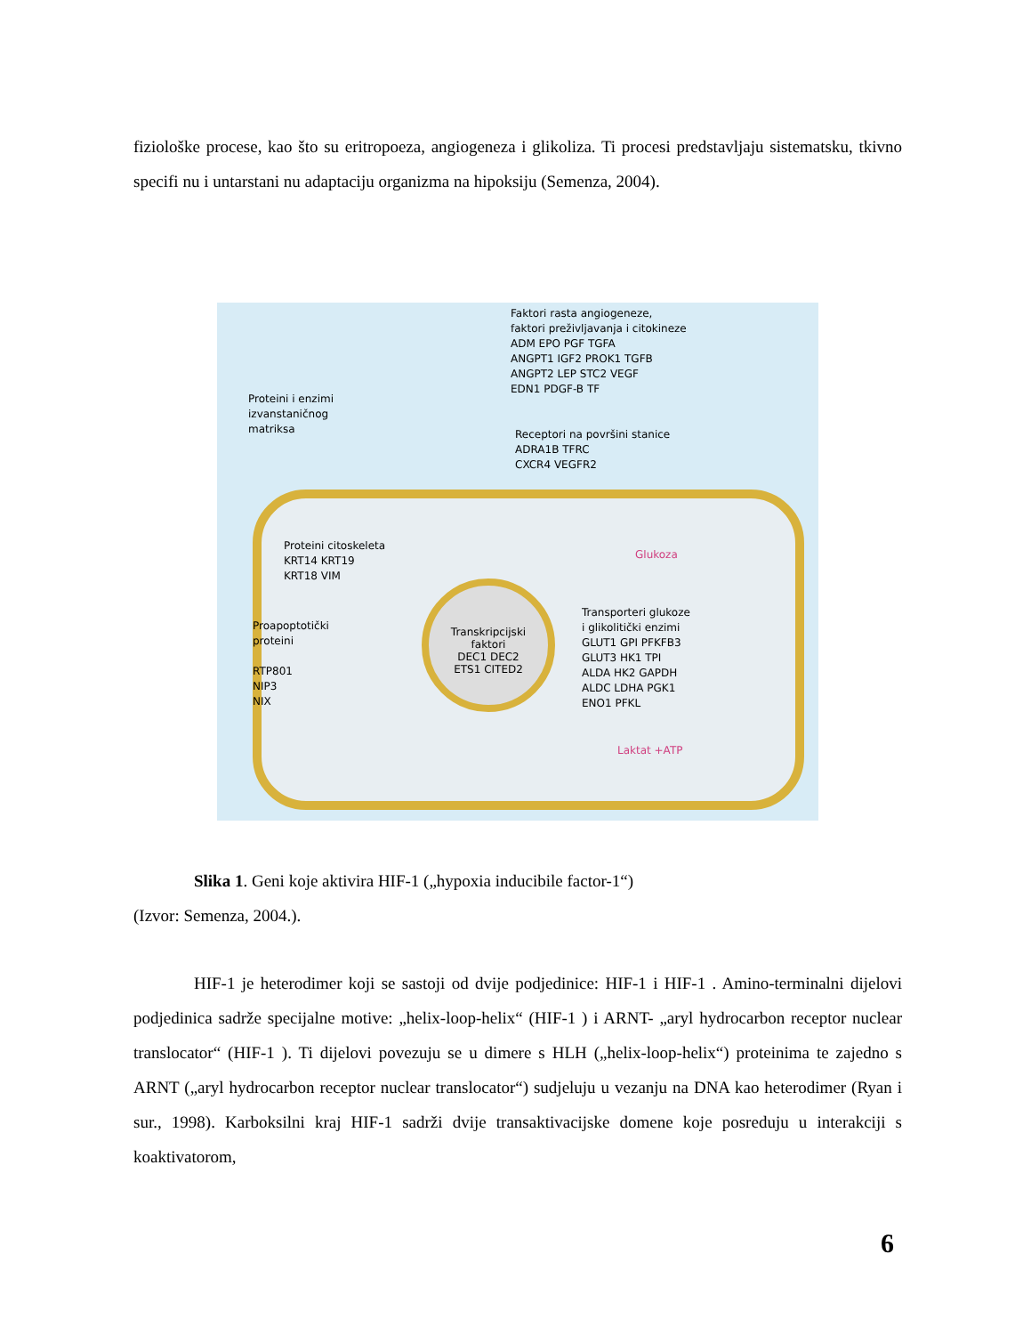fiziološke procese, kao što su eritropoeza, angiogeneza i glikoliza. Ti procesi predstavljaju sistematsku, tkivno specifi nu i untarstani nu adaptaciju organizma na hipoksiju (Semenza, 2004).
Transkripcijski
faktori
DEC1 DEC2
ETS1 CITED2
Faktori rasta angiogeneze,
faktori preživljavanja i citokineze
ADM EPO PGF TGFA
ANGPT1 IGF2 PROK1 TGFB
ANGPT2 LEP STC2 VEGF
EDN1 PDGF-B TF
Proteini i enzimi
izvanstaničnog
matriksa
Receptori na površini stanice
ADRA1B TFRC
CXCR4 VEGFR2
Proteini citoskeleta
KRT14 KRT19
KRT18 VIM
Glukoza
Proapoptotički
proteini
RTP801
NIP3
NIX
Transporteri glukoze
i glikolitički enzimi
GLUT1 GPI PFKFB3
GLUT3 HK1 TPI
ALDA HK2 GAPDH
ALDC LDHA PGK1
ENO1 PFKL
Laktat +ATP
Slika 1. Geni koje aktivira HIF-1 („hypoxia inducibile factor-1“)
(Izvor: Semenza, 2004.).
HIF-1 je heterodimer koji se sastoji od dvije podjedinice: HIF-1 i HIF-1 . Amino-terminalni dijelovi podjedinica sadrže specijalne motive: „helix-loop-helix“ (HIF-1 ) i ARNT- „aryl hydrocarbon receptor nuclear translocator“ (HIF-1 ). Ti dijelovi povezuju se u dimere s HLH („helix-loop-helix“) proteinima te zajedno s ARNT („aryl hydrocarbon receptor nuclear translocator“) sudjeluju u vezanju na DNA kao heterodimer (Ryan i sur., 1998). Karboksilni kraj HIF-1 sadrži dvije transaktivacijske domene koje posreduju u interakciji s koaktivatorom,
6